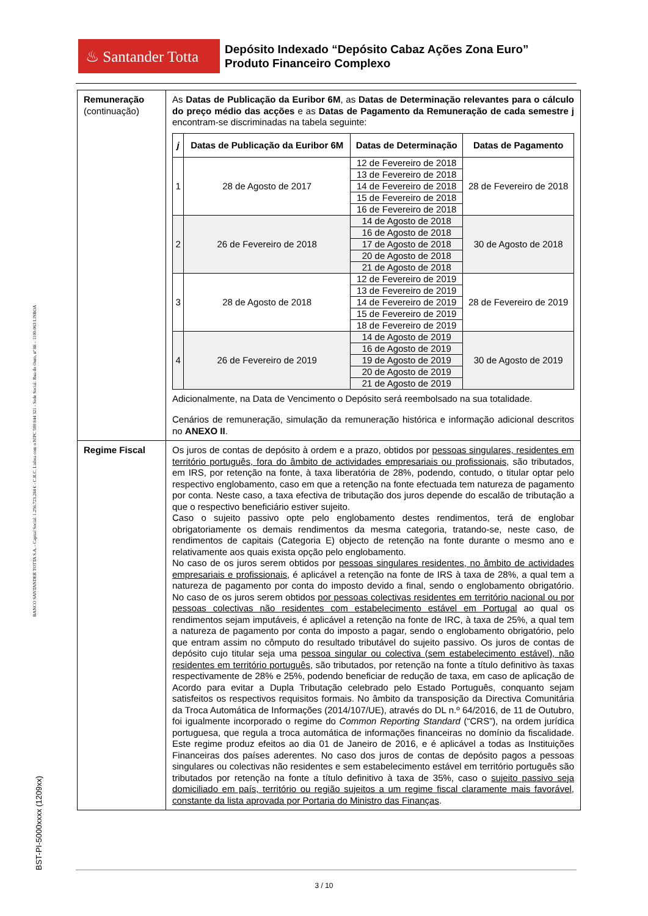BANCO SANTANDER TOTTA S.A. - Capital Social: 1.256.723.284 € - C.R.C. Lisboa com o NIPC 500 844 321 - Sede Social: Rua do Ouro, nº 88 – 1100-063 LISBOA
BST-PI-5000xxxx (1209xx)
♨ Santander Totta
Depósito Indexado “Depósito Cabaz Ações Zona Euro”
Produto Financeiro Complexo
| Remuneração (continuação) | As Datas de Publicação da Euribor 6M , as Datas de Determinação relevantes para o cálculo do preço médio das acções e as Datas de Pagamento da Remuneração de cada semestre j encontram-se discriminadas na tabela seguinte: / j / Datas de Publicação da Euribor 6M / Datas de Determinação / Datas de Pagamento / / --- / --- / --- / --- / / 1 / 28 de Agosto de 2017 / 12 de Fevereiro de 2018 / 28 de Fevereiro de 2018 / / / / 13 de Fevereiro de 2018 / / / / / 14 de Fevereiro de 2018 / / / / / 15 de Fevereiro de 2018 / / / / / 16 de Fevereiro de 2018 / / / 2 / 26 de Fevereiro de 2018 / 14 de Agosto de 2018 / 30 de Agosto de 2018 / / / / 16 de Agosto de 2018 / / / / / 17 de Agosto de 2018 / / / / / 20 de Agosto de 2018 / / / / / 21 de Agosto de 2018 / / / 3 / 28 de Agosto de 2018 / 12 de Fevereiro de 2019 / 28 de Fevereiro de 2019 / / / / 13 de Fevereiro de 2019 / / / / / 14 de Fevereiro de 2019 / / / / / 15 de Fevereiro de 2019 / / / / / 18 de Fevereiro de 2019 / / / 4 / 26 de Fevereiro de 2019 / 14 de Agosto de 2019 / 30 de Agosto de 2019 / / / / 16 de Agosto de 2019 / / / / / 19 de Agosto de 2019 / / / / / 20 de Agosto de 2019 / / / / / 21 de Agosto de 2019 / / Adicionalmente, na Data de Vencimento o Depósito será reembolsado na sua totalidade. Cenários de remuneração, simulação da remuneração histórica e informação adicional descritos no ANEXO II . |
| Regime Fiscal | Os juros de contas de depósito à ordem e a prazo, obtidos por pessoas singulares, residentes em território português, fora do âmbito de actividades empresariais ou profissionais , são tributados, em IRS, por retenção na fonte, à taxa liberatória de 28%, podendo, contudo, o titular optar pelo respectivo englobamento, caso em que a retenção na fonte efectuada tem natureza de pagamento por conta. Neste caso, a taxa efectiva de tributação dos juros depende do escalão de tributação a que o respectivo beneficiário estiver sujeito. Caso o sujeito passivo opte pelo englobamento destes rendimentos, terá de englobar obrigatoriamente os demais rendimentos da mesma categoria, tratando-se, neste caso, de rendimentos de capitais (Categoria E) objecto de retenção na fonte durante o mesmo ano e relativamente aos quais exista opção pelo englobamento. No caso de os juros serem obtidos por pessoas singulares residentes, no âmbito de actividades empresariais e profissionais , é aplicável a retenção na fonte de IRS à taxa de 28%, a qual tem a natureza de pagamento por conta do imposto devido a final, sendo o englobamento obrigatório. No caso de os juros serem obtidos por pessoas colectivas residentes em território nacional ou por pessoas colectivas não residentes com estabelecimento estável em Portugal ao qual os rendimentos sejam imputáveis, é aplicável a retenção na fonte de IRC, à taxa de 25%, a qual tem a natureza de pagamento por conta do imposto a pagar, sendo o englobamento obrigatório, pelo que entram assim no cômputo do resultado tributável do sujeito passivo. Os juros de contas de depósito cujo titular seja uma pessoa singular ou colectiva (sem estabelecimento estável), não residentes em território português , são tributados, por retenção na fonte a título definitivo às taxas respectivamente de 28% e 25%, podendo beneficiar de redução de taxa, em caso de aplicação de Acordo para evitar a Dupla Tributação celebrado pelo Estado Português, conquanto sejam satisfeitos os respectivos requisitos formais. No âmbito da transposição da Directiva Comunitária da Troca Automática de Informações (2014/107/UE), através do DL n.º 64/2016, de 11 de Outubro, foi igualmente incorporado o regime do Common Reporting Standard (“CRS”), na ordem jurídica portuguesa, que regula a troca automática de informações financeiras no domínio da fiscalidade. Este regime produz efeitos ao dia 01 de Janeiro de 2016, e é aplicável a todas as Instituições Financeiras dos países aderentes. No caso dos juros de contas de depósito pagos a pessoas singulares ou colectivas não residentes e sem estabelecimento estável em território português são tributados por retenção na fonte a título definitivo à taxa de 35%, caso o sujeito passivo seja domiciliado em país, território ou região sujeitos a um regime fiscal claramente mais favorável, constante da lista aprovada por Portaria do Ministro das Finanças . |
3 / 10